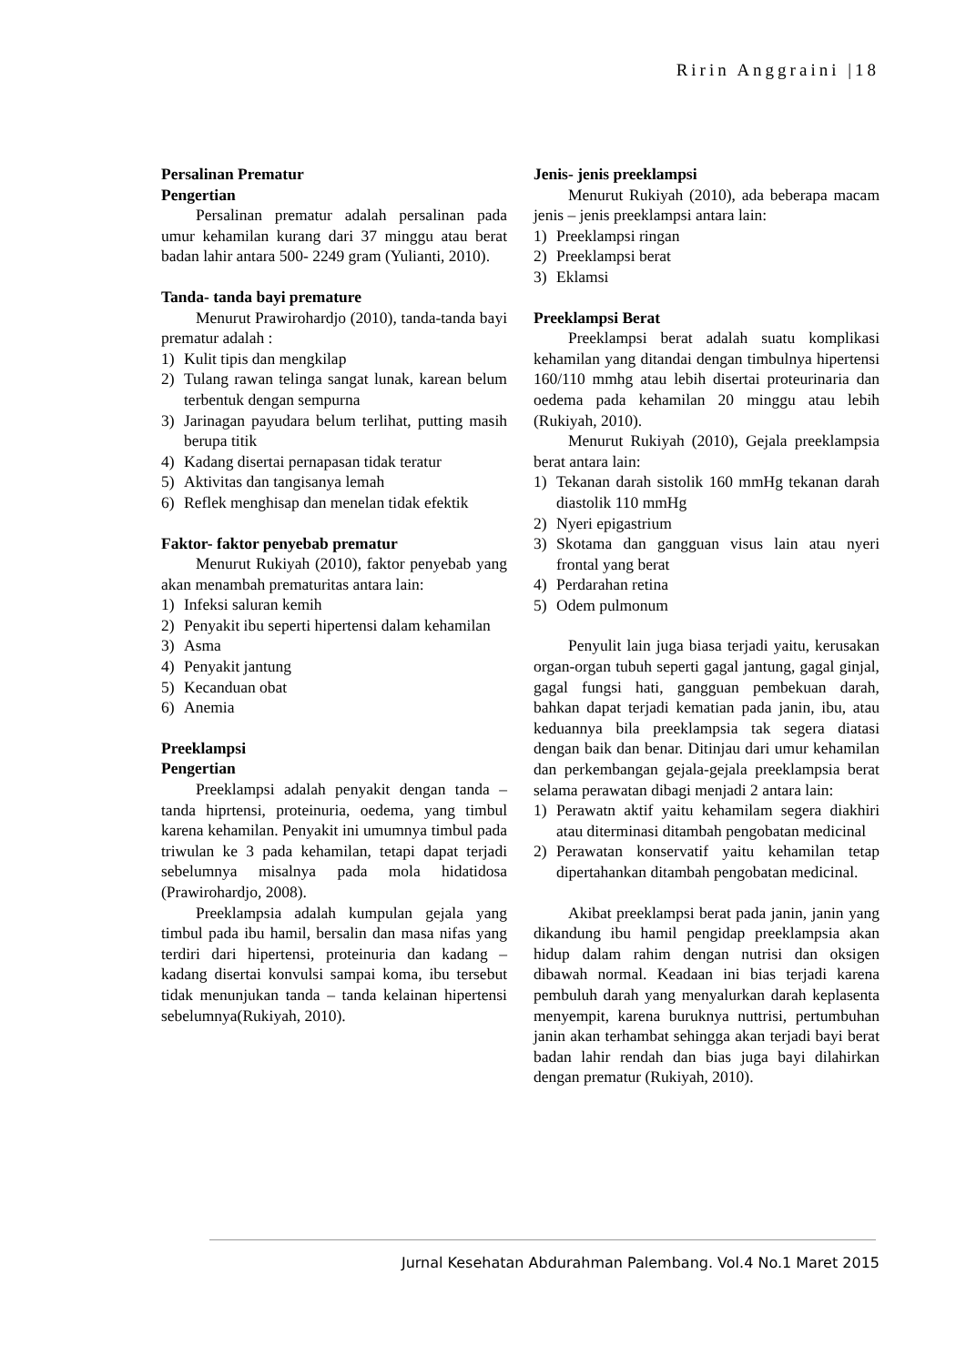Ririn Anggraini |18
Persalinan Prematur
Pengertian
Persalinan prematur adalah persalinan pada umur kehamilan kurang dari 37 minggu atau berat badan lahir antara 500- 2249 gram (Yulianti, 2010).
Tanda- tanda bayi premature
Menurut Prawirohardjo (2010), tanda-tanda bayi prematur adalah :
1) Kulit tipis dan mengkilap
2) Tulang rawan telinga sangat lunak, karean belum terbentuk dengan sempurna
3) Jarinagan payudara belum terlihat, putting masih berupa titik
4) Kadang disertai pernapasan tidak teratur
5) Aktivitas dan tangisanya lemah
6) Reflek menghisap dan menelan tidak efektik
Faktor- faktor penyebab prematur
Menurut Rukiyah (2010), faktor penyebab yang akan menambah prematuritas antara lain:
1) Infeksi saluran kemih
2) Penyakit ibu seperti hipertensi dalam kehamilan
3) Asma
4) Penyakit jantung
5) Kecanduan obat
6) Anemia
Preeklampsi
Pengertian
Preeklampsi adalah penyakit dengan tanda – tanda hiprtensi, proteinuria, oedema, yang timbul karena kehamilan. Penyakit ini umumnya timbul pada triwulan ke 3 pada kehamilan, tetapi dapat terjadi sebelumnya misalnya pada mola hidatidosa (Prawirohardjo, 2008).
Preeklampsia adalah kumpulan gejala yang timbul pada ibu hamil, bersalin dan masa nifas yang terdiri dari hipertensi, proteinuria dan kadang –kadang disertai konvulsi sampai koma, ibu tersebut tidak menunjukan tanda – tanda kelainan hipertensi sebelumnya(Rukiyah, 2010).
Jenis- jenis preeklampsi
Menurut Rukiyah (2010), ada beberapa macam jenis – jenis preeklampsi antara lain:
1) Preeklampsi ringan
2) Preeklampsi berat
3) Eklamsi
Preeklampsi Berat
Preeklampsi berat adalah suatu komplikasi kehamilan yang ditandai dengan timbulnya hipertensi 160/110 mmhg atau lebih disertai proteurinaria dan oedema pada kehamilan 20 minggu atau lebih (Rukiyah, 2010).
Menurut Rukiyah (2010), Gejala preeklampsia berat antara lain:
1) Tekanan darah sistolik 160 mmHg tekanan darah diastolik 110 mmHg
2) Nyeri epigastrium
3) Skotama dan gangguan visus lain atau nyeri frontal yang berat
4) Perdarahan retina
5) Odem pulmonum
Penyulit lain juga biasa terjadi yaitu, kerusakan organ-organ tubuh seperti gagal jantung, gagal ginjal, gagal fungsi hati, gangguan pembekuan darah, bahkan dapat terjadi kematian pada janin, ibu, atau keduannya bila preeklampsia tak segera diatasi dengan baik dan benar. Ditinjau dari umur kehamilan dan perkembangan gejala-gejala preeklampsia berat selama perawatan dibagi menjadi 2 antara lain:
1) Perawatn aktif yaitu kehamilam segera diakhiri atau diterminasi ditambah pengobatan medicinal
2) Perawatan konservatif yaitu kehamilan tetap dipertahankan ditambah pengobatan medicinal.
Akibat preeklampsi berat pada janin, janin yang dikandung ibu hamil pengidap preeklampsia akan hidup dalam rahim dengan nutrisi dan oksigen dibawah normal. Keadaan ini bias terjadi karena pembuluh darah yang menyalurkan darah keplasenta menyempit, karena buruknya nuttrisi, pertumbuhan janin akan terhambat sehingga akan terjadi bayi berat badan lahir rendah dan bias juga bayi dilahirkan dengan prematur (Rukiyah, 2010).
Jurnal Kesehatan Abdurahman Palembang. Vol.4 No.1 Maret 2015